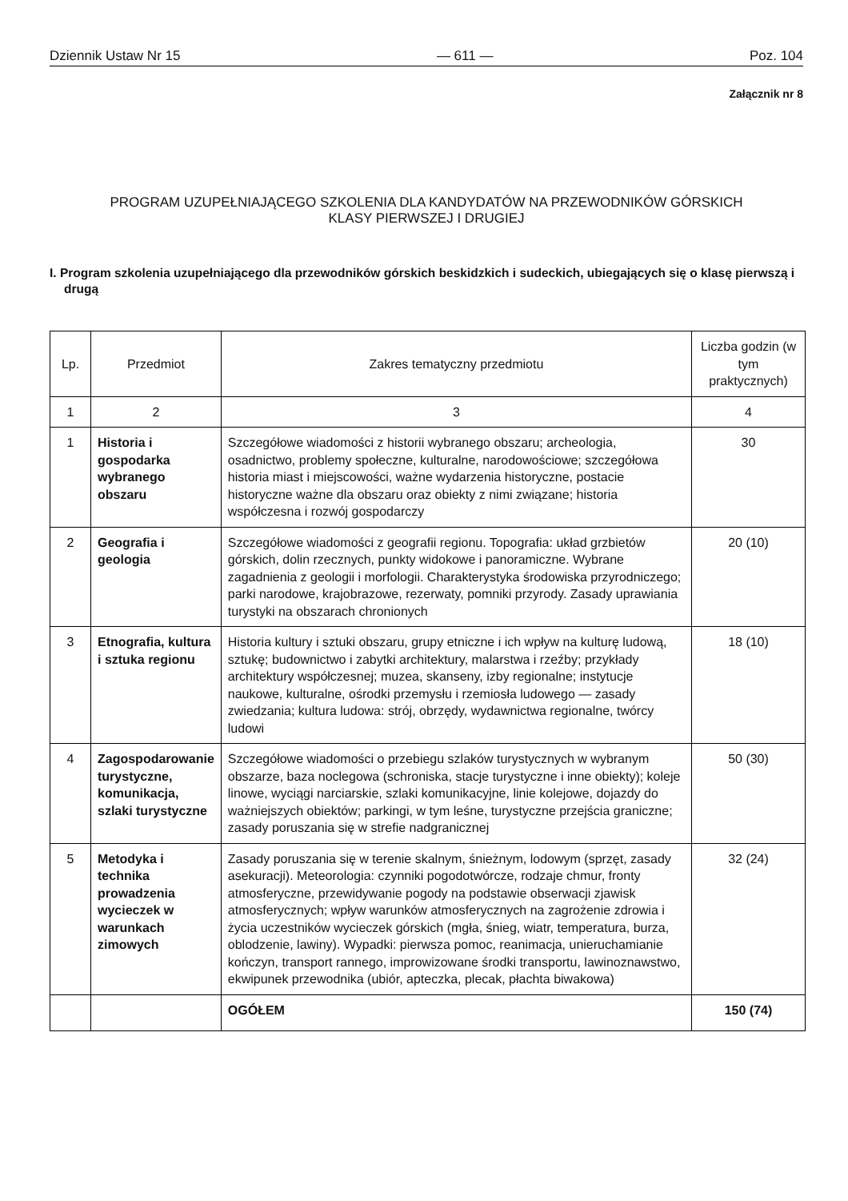Dziennik Ustaw Nr 15 — 611 — Poz. 104
Załącznik nr 8
PROGRAM UZUPEŁNIAJĄCEGO SZKOLENIA DLA KANDYDATÓW NA PRZEWODNIKÓW GÓRSKICH
KLASY PIERWSZEJ I DRUGIEJ
I. Program szkolenia uzupełniającego dla przewodników górskich beskidzkich i sudeckich, ubiegających się o klasę pierwszą i drugą
| Lp. | Przedmiot | Zakres tematyczny przedmiotu | Liczba godzin (w tym praktycznych) |
| --- | --- | --- | --- |
| 1 | 2 | 3 | 4 |
| 1 | Historia i gospodarka wybranego obszaru | Szczegółowe wiadomości z historii wybranego obszaru; archeologia, osadnictwo, problemy społeczne, kulturalne, narodowościowe; szczegółowa historia miast i miejscowości, ważne wydarzenia historyczne, postacie historyczne ważne dla obszaru oraz obiekty z nimi związane; historia współczesna i rozwój gospodarczy | 30 |
| 2 | Geografia i geologia | Szczegółowe wiadomości z geografii regionu. Topografia: układ grzbietów górskich, dolin rzecznych, punkty widokowe i panoramiczne. Wybrane zagadnienia z geologii i morfologii. Charakterystyka środowiska przyrodniczego; parki narodowe, krajobrazowe, rezerwaty, pomniki przyrody. Zasady uprawiania turystyki na obszarach chronionych | 20 (10) |
| 3 | Etnografia, kultura i sztuka regionu | Historia kultury i sztuki obszaru, grupy etniczne i ich wpływ na kulturę ludową, sztukę; budownictwo i zabytki architektury, malarstwa i rzeźby; przykłady architektury współczesnej; muzea, skanseny, izby regionalne; instytucje naukowe, kulturalne, ośrodki przemysłu i rzemiosła ludowego — zasady zwiedzania; kultura ludowa: strój, obrzędy, wydawnictwa regionalne, twórcy ludowi | 18 (10) |
| 4 | Zagospodarowanie turystyczne, komunikacja, szlaki turystyczne | Szczegółowe wiadomości o przebiegu szlaków turystycznych w wybranym obszarze, baza noclegowa (schroniska, stacje turystyczne i inne obiekty); koleje linowe, wyciągi narciarskie, szlaki komunikacyjne, linie kolejowe, dojazdy do ważniejszych obiektów; parkingi, w tym leśne, turystyczne przejścia graniczne; zasady poruszania się w strefie nadgranicznej | 50 (30) |
| 5 | Metodyka i technika prowadzenia wycieczek w warunkach zimowych | Zasady poruszania się w terenie skalnym, śnieżnym, lodowym (sprzęt, zasady asekuracji). Meteorologia: czynniki pogodotwórcze, rodzaje chmur, fronty atmosferyczne, przewidywanie pogody na podstawie obserwacji zjawisk atmosferycznych; wpływ warunków atmosferycznych na zagrożenie zdrowia i życia uczestników wycieczek górskich (mgła, śnieg, wiatr, temperatura, burza, oblodzenie, lawiny). Wypadki: pierwsza pomoc, reanimacja, unieruchamianie kończyn, transport rannego, improwizowane środki transportu, lawinoznawstwo, ekwipunek przewodnika (ubiór, apteczka, plecak, płachta biwakowa) | 32 (24) |
| | | OGÓŁEM | 150 (74) |